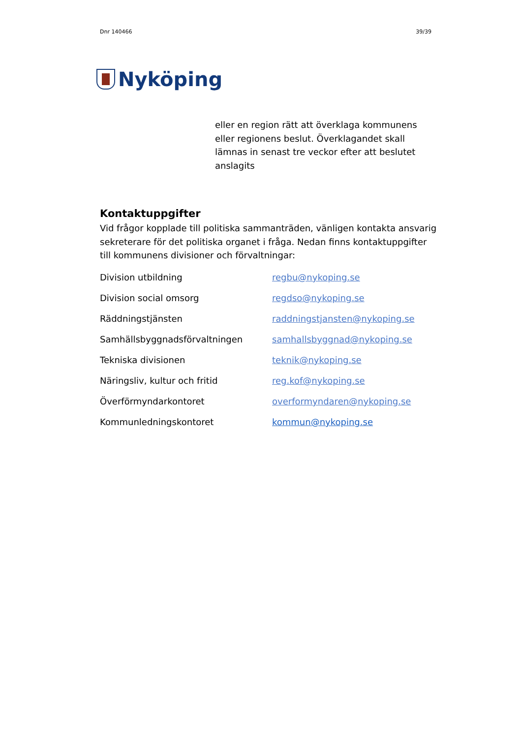Dnr 140466 39/39
Nyköping
eller en region rätt att överklaga kommunens eller regionens beslut. Överklagandet skall lämnas in senast tre veckor efter att beslutet anslagits
Kontaktuppgifter
Vid frågor kopplade till politiska sammanträden, vänligen kontakta ansvarig sekreterare för det politiska organet i fråga. Nedan finns kontaktuppgifter till kommunens divisioner och förvaltningar:
| Division utbildning | regbu@nykoping.se |
| Division social omsorg | regdso@nykoping.se |
| Räddningstjänsten | raddningstjansten@nykoping.se |
| Samhällsbyggnadsförvaltningen | samhallsbyggnad@nykoping.se |
| Tekniska divisionen | teknik@nykoping.se |
| Näringsliv, kultur och fritid | reg.kof@nykoping.se |
| Överförmyndarkontoret | overformyndaren@nykoping.se |
| Kommunledningskontoret | kommun@nykoping.se |